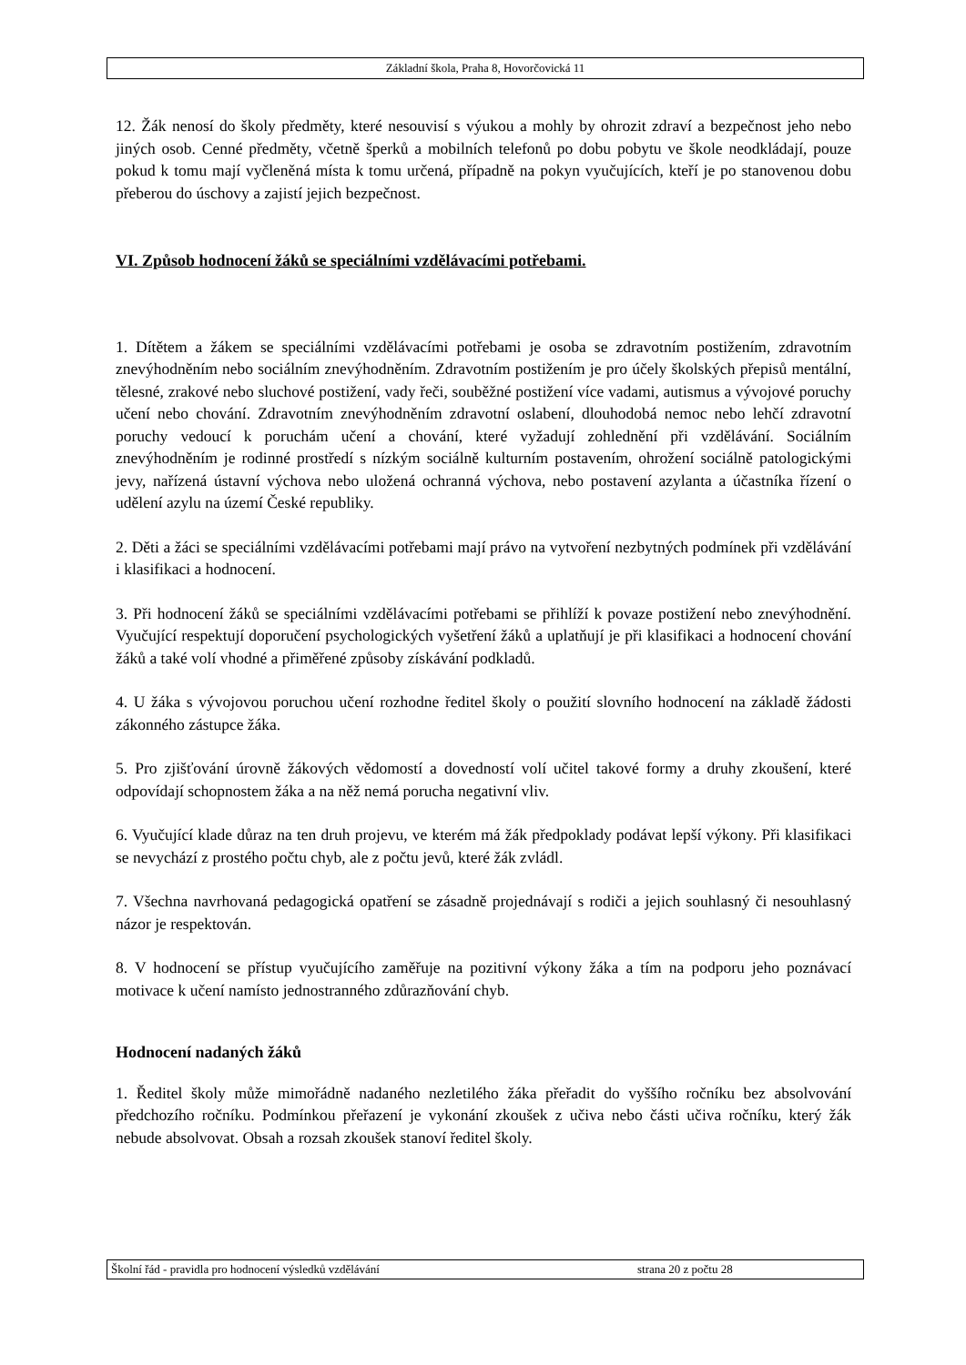Základní škola, Praha 8, Hovorčovická 11
12. Žák nenosí do školy předměty, které nesouvisí s výukou a mohly by ohrozit zdraví a bezpečnost jeho nebo jiných osob. Cenné předměty, včetně šperků a mobilních telefonů po dobu pobytu ve škole neodkládají, pouze pokud k tomu mají vyčleněná místa k tomu určená, případně na pokyn vyučujících, kteří je po stanovenou dobu přeberou do úschovy a zajistí jejich bezpečnost.
VI. Způsob hodnocení žáků se speciálními vzdělávacími potřebami.
1. Dítětem a žákem se speciálními vzdělávacími potřebami je osoba se zdravotním postižením, zdravotním znevýhodněním nebo sociálním znevýhodněním. Zdravotním postižením je pro účely školských přepisů mentální, tělesné, zrakové nebo sluchové postižení, vady řeči, souběžné postižení více vadami, autismus a vývojové poruchy učení nebo chování. Zdravotním znevýhodněním zdravotní oslabení, dlouhodobá nemoc nebo lehčí zdravotní poruchy vedoucí k poruchám učení a chování, které vyžadují zohlednění při vzdělávání. Sociálním znevýhodněním je rodinné prostředí s nízkým sociálně kulturním postavením, ohrožení sociálně patologickými jevy, nařízená ústavní výchova nebo uložená ochranná výchova, nebo postavení azylanta a účastníka řízení o udělení azylu na území České republiky.
2. Děti a žáci se speciálními vzdělávacími potřebami mají právo na vytvoření nezbytných podmínek při vzdělávání i klasifikaci a hodnocení.
3. Při hodnocení žáků se speciálními vzdělávacími potřebami se přihlíží k povaze postižení nebo znevýhodnění. Vyučující respektují doporučení psychologických vyšetření žáků a uplatňují je při klasifikaci a hodnocení chování žáků a také volí vhodné a přiměřené způsoby získávání podkladů.
4. U žáka s vývojovou poruchou učení rozhodne ředitel školy o použití slovního hodnocení na základě žádosti zákonného zástupce žáka.
5. Pro zjišťování úrovně žákových vědomostí a dovedností volí učitel takové formy a druhy zkoušení, které odpovídají schopnostem žáka a na něž nemá porucha negativní vliv.
6. Vyučující klade důraz na ten druh projevu, ve kterém má žák předpoklady podávat lepší výkony. Při klasifikaci se nevychází z prostého počtu chyb, ale z počtu jevů, které žák zvládl.
7. Všechna navrhovaná pedagogická opatření se zásadně projednávají s rodiči a jejich souhlasný či nesouhlasný názor je respektován.
8. V hodnocení se přístup vyučujícího zaměřuje na pozitivní výkony žáka a tím na podporu jeho poznávací motivace k učení namísto jednostranného zdůrazňování chyb.
Hodnocení nadaných žáků
1. Ředitel školy může mimořádně nadaného nezletilého žáka přeřadit do vyššího ročníku bez absolvování předchozího ročníku. Podmínkou přeřazení je vykonání zkoušek z učiva nebo části učiva ročníku, který žák nebude absolvovat. Obsah a rozsah zkoušek stanoví ředitel školy.
Školní řád - pravidla pro hodnocení výsledků vzdělávání strana 20 z počtu 28